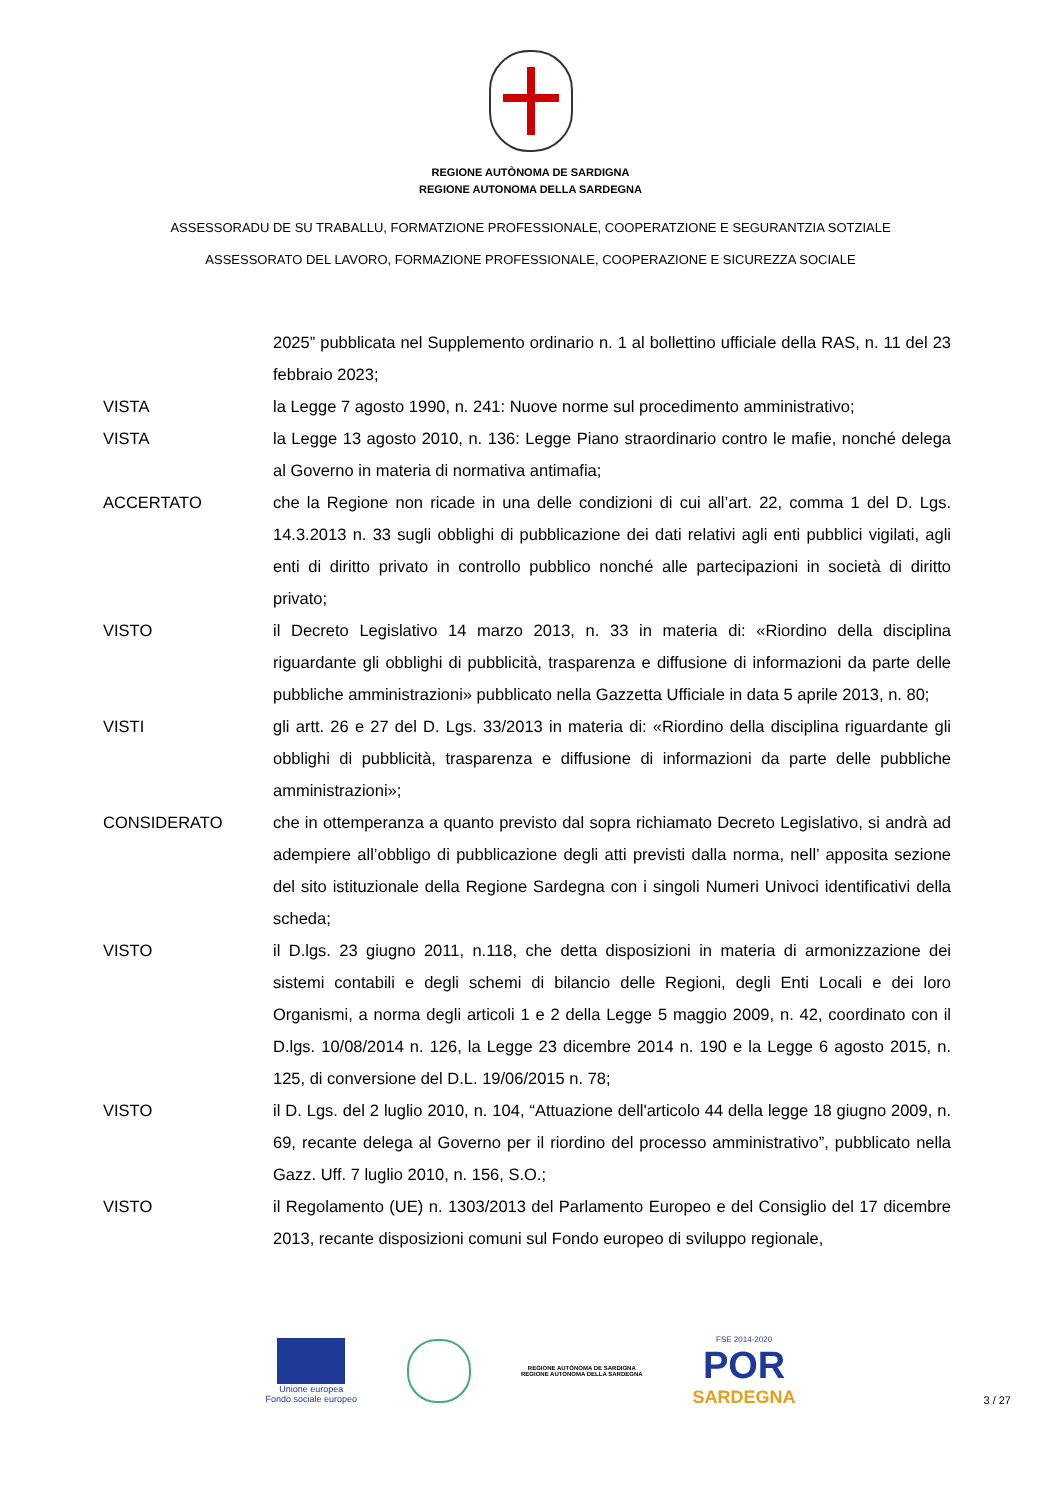REGIONE AUTÒNOMA DE SARDIGNA
REGIONE AUTONOMA DELLA SARDEGNA
ASSESSORADU DE SU TRABALLU, FORMATZIONE PROFESSIONALE, COOPERATZIONE E SEGURANTZIA SOTZIALE
ASSESSORATO DEL LAVORO, FORMAZIONE PROFESSIONALE, COOPERAZIONE E SICUREZZA SOCIALE
2025” pubblicata nel Supplemento ordinario n. 1 al bollettino ufficiale della RAS, n. 11 del 23 febbraio 2023;
VISTA la Legge 7 agosto 1990, n. 241: Nuove norme sul procedimento amministrativo;
VISTA la Legge 13 agosto 2010, n. 136: Legge Piano straordinario contro le mafie, nonché delega al Governo in materia di normativa antimafia;
ACCERTATO che la Regione non ricade in una delle condizioni di cui all’art. 22, comma 1 del D. Lgs. 14.3.2013 n. 33 sugli obblighi di pubblicazione dei dati relativi agli enti pubblici vigilati, agli enti di diritto privato in controllo pubblico nonché alle partecipazioni in società di diritto privato;
VISTO il Decreto Legislativo 14 marzo 2013, n. 33 in materia di: «Riordino della disciplina riguardante gli obblighi di pubblicità, trasparenza e diffusione di informazioni da parte delle pubbliche amministrazioni» pubblicato nella Gazzetta Ufficiale in data 5 aprile 2013, n. 80;
VISTI gli artt. 26 e 27 del D. Lgs. 33/2013 in materia di: «Riordino della disciplina riguardante gli obblighi di pubblicità, trasparenza e diffusione di informazioni da parte delle pubbliche amministrazioni»;
CONSIDERATO che in ottemperanza a quanto previsto dal sopra richiamato Decreto Legislativo, si andrà ad adempiere all’obbligo di pubblicazione degli atti previsti dalla norma, nell’ apposita sezione del sito istituzionale della Regione Sardegna con i singoli Numeri Univoci identificativi della scheda;
VISTO il D.lgs. 23 giugno 2011, n.118, che detta disposizioni in materia di armonizzazione dei sistemi contabili e degli schemi di bilancio delle Regioni, degli Enti Locali e dei loro Organismi, a norma degli articoli 1 e 2 della Legge 5 maggio 2009, n. 42, coordinato con il D.lgs. 10/08/2014 n. 126, la Legge 23 dicembre 2014 n. 190 e la Legge 6 agosto 2015, n. 125, di conversione del D.L. 19/06/2015 n. 78;
VISTO il D. Lgs. del 2 luglio 2010, n. 104, “Attuazione dell'articolo 44 della legge 18 giugno 2009, n. 69, recante delega al Governo per il riordino del processo amministrativo”, pubblicato nella Gazz. Uff. 7 luglio 2010, n. 156, S.O.;
VISTO il Regolamento (UE) n. 1303/2013 del Parlamento Europeo e del Consiglio del 17 dicembre 2013, recante disposizioni comuni sul Fondo europeo di sviluppo regionale,
Unione europea
Fondo sociale europeo
REGIONE AUTÒNOMA DE SARDIGNA
REGIONE AUTONOMA DELLA SARDEGNA
FSE 2014-2020
POR
SARDEGNA
3 / 27